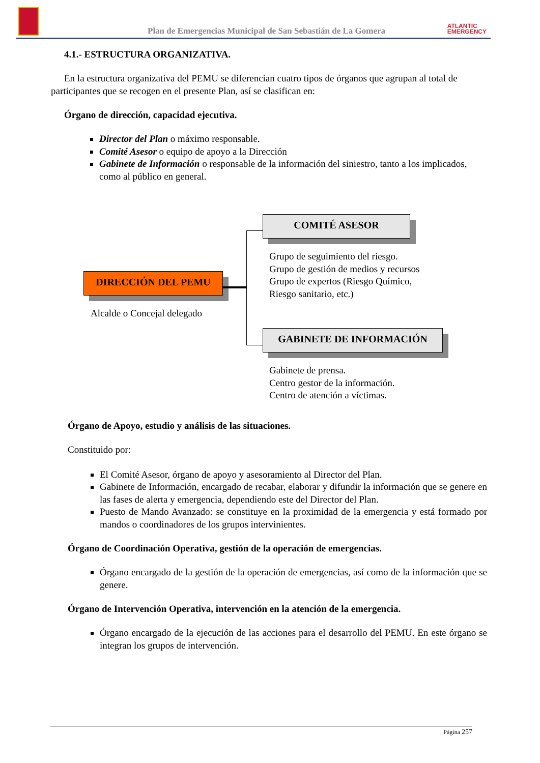Plan de Emergencias Municipal de San Sebastián de La Gomera
ATLANTIC
EMERGENCY
4.1.- ESTRUCTURA ORGANIZATIVA.
En la estructura organizativa del PEMU se diferencian cuatro tipos de órganos que agrupan al total de participantes que se recogen en el presente Plan, así se clasifican en:
Órgano de dirección, capacidad ejecutiva.
Director del Plan o máximo responsable.
Comité Asesor o equipo de apoyo a la Dirección
Gabinete de Información o responsable de la información del siniestro, tanto a los implicados, como al público en general.
COMITÉ ASESOR
DIRECCIÓN DEL PEMU
GABINETE DE INFORMACIÓN
Grupo de seguimiento del riesgo.
Grupo de gestión de medios y recursos
Grupo de expertos (Riesgo Químico,
Riesgo sanitario, etc.)
Alcalde o Concejal delegado
Gabinete de prensa.
Centro gestor de la información.
Centro de atención a víctimas.
Órgano de Apoyo, estudio y análisis de las situaciones.
Constituido por:
El Comité Asesor, órgano de apoyo y asesoramiento al Director del Plan.
Gabinete de Información, encargado de recabar, elaborar y difundir la información que se genere en las fases de alerta y emergencia, dependiendo este del Director del Plan.
Puesto de Mando Avanzado: se constituye en la proximidad de la emergencia y está formado por mandos o coordinadores de los grupos intervinientes.
Órgano de Coordinación Operativa, gestión de la operación de emergencias.
Órgano encargado de la gestión de la operación de emergencias, así como de la información que se genere.
Órgano de Intervención Operativa, intervención en la atención de la emergencia.
Órgano encargado de la ejecución de las acciones para el desarrollo del PEMU. En este órgano se integran los grupos de intervención.
Página 257